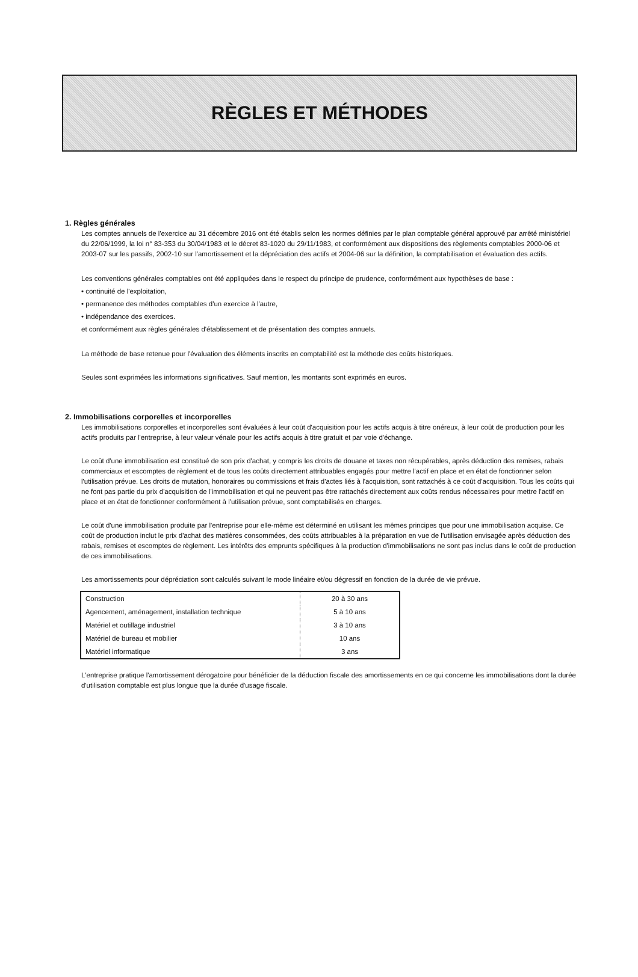RÈGLES ET MÉTHODES
1. Règles générales
Les comptes annuels de l'exercice au 31 décembre 2016 ont été établis selon les normes définies par le plan comptable général approuvé par arrêté ministériel du 22/06/1999, la loi n° 83-353 du 30/04/1983 et le décret 83-1020 du 29/11/1983, et conformément aux dispositions des règlements comptables 2000-06 et 2003-07 sur les passifs, 2002-10 sur l'amortissement et la dépréciation des actifs et 2004-06 sur la définition, la comptabilisation et évaluation des actifs.
Les conventions générales comptables ont été appliquées dans le respect du principe de prudence, conformément aux hypothèses de base :
• continuité de l'exploitation,
• permanence des méthodes comptables d'un exercice à l'autre,
• indépendance des exercices.
et conformément aux règles générales d'établissement et de présentation des comptes annuels.
La méthode de base retenue pour l'évaluation des éléments inscrits en comptabilité est la méthode des coûts historiques.
Seules sont exprimées les informations significatives. Sauf mention, les montants sont exprimés en euros.
2. Immobilisations corporelles et incorporelles
Les immobilisations corporelles et incorporelles sont évaluées à leur coût d'acquisition pour les actifs acquis à titre onéreux, à leur coût de production pour les actifs produits par l'entreprise, à leur valeur vénale pour les actifs acquis à titre gratuit et par voie d'échange.
Le coût d'une immobilisation est constitué de son prix d'achat, y compris les droits de douane et taxes non récupérables, après déduction des remises, rabais commerciaux et escomptes de règlement et de tous les coûts directement attribuables engagés pour mettre l'actif en place et en état de fonctionner selon l'utilisation prévue. Les droits de mutation, honoraires ou commissions et frais d'actes liés à l'acquisition, sont rattachés à ce coût d'acquisition. Tous les coûts qui ne font pas partie du prix d'acquisition de l'immobilisation et qui ne peuvent pas être rattachés directement aux coûts rendus nécessaires pour mettre l'actif en place et en état de fonctionner conformément à l'utilisation prévue, sont comptabilisés en charges.
Le coût d'une immobilisation produite par l'entreprise pour elle-même est déterminé en utilisant les mêmes principes que pour une immobilisation acquise. Ce coût de production inclut le prix d'achat des matières consommées, des coûts attribuables à la préparation en vue de l'utilisation envisagée après déduction des rabais, remises et escomptes de règlement. Les intérêts des emprunts spécifiques à la production d'immobilisations ne sont pas inclus dans le coût de production de ces immobilisations.
Les amortissements pour dépréciation sont calculés suivant le mode linéaire et/ou dégressif en fonction de la durée de vie prévue.
| Construction | 20 à 30 ans |
| Agencement, aménagement, installation technique | 5 à 10 ans |
| Matériel et outillage industriel | 3 à 10 ans |
| Matériel de bureau et mobilier | 10 ans |
| Matériel informatique | 3 ans |
L'entreprise pratique l'amortissement dérogatoire pour bénéficier de la déduction fiscale des amortissements en ce qui concerne les immobilisations dont la durée d'utilisation comptable est plus longue que la durée d'usage fiscale.